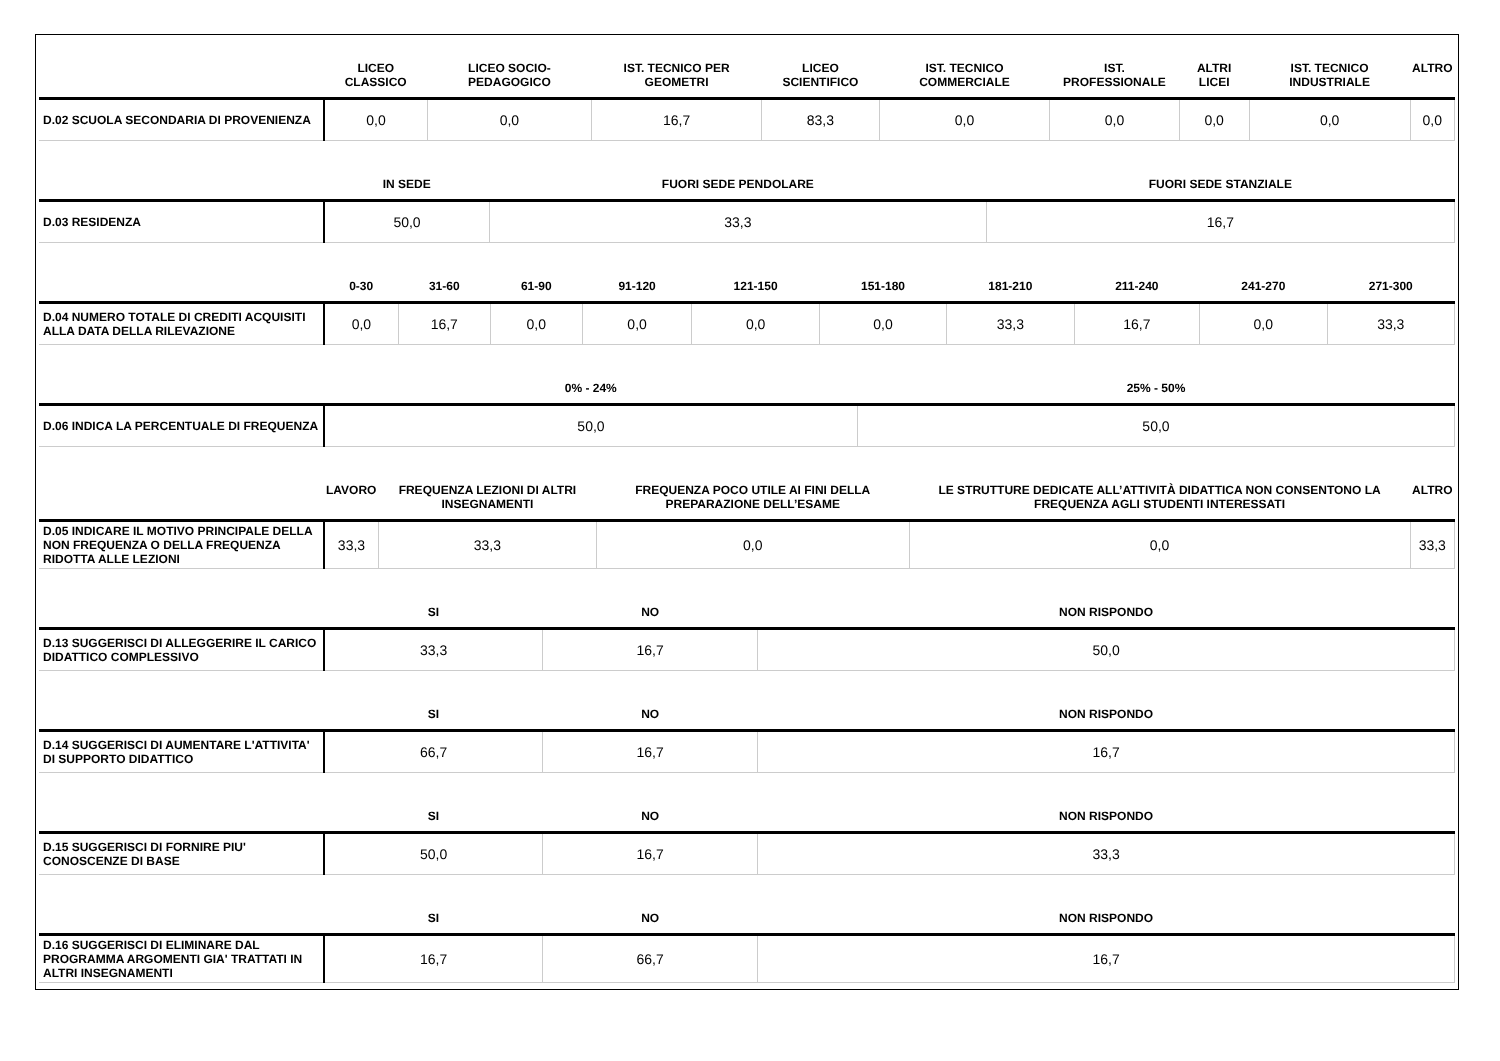| | LICEO CLASSICO | LICEO SOCIO-PEDAGOGICO | IST. TECNICO PER GEOMETRI | LICEO SCIENTIFICO | IST. TECNICO COMMERCIALE | IST. PROFESSIONALE | ALTRI LICEI | IST. TECNICO INDUSTRIALE | ALTRO |
| --- | --- | --- | --- | --- | --- | --- | --- | --- | --- |
| D.02 SCUOLA SECONDARIA DI PROVENIENZA | 0,0 | 0,0 | 16,7 | 83,3 | 0,0 | 0,0 | 0,0 | 0,0 | 0,0 |
| | IN SEDE | FUORI SEDE PENDOLARE | FUORI SEDE STANZIALE |
| --- | --- | --- | --- |
| D.03 RESIDENZA | 50,0 | 33,3 | 16,7 |
| | 0-30 | 31-60 | 61-90 | 91-120 | 121-150 | 151-180 | 181-210 | 211-240 | 241-270 | 271-300 |
| --- | --- | --- | --- | --- | --- | --- | --- | --- | --- | --- |
| D.04 NUMERO TOTALE DI CREDITI ACQUISITI ALLA DATA DELLA RILEVAZIONE | 0,0 | 16,7 | 0,0 | 0,0 | 0,0 | 0,0 | 33,3 | 16,7 | 0,0 | 33,3 |
| | 0% - 24% | 25% - 50% |
| --- | --- | --- |
| D.06 INDICA LA PERCENTUALE DI FREQUENZA | 50,0 | 50,0 |
| | LAVORO | FREQUENZA LEZIONI DI ALTRI INSEGNAMENTI | FREQUENZA POCO UTILE AI FINI DELLA PREPARAZIONE DELL’ESAME | LE STRUTTURE DEDICATE ALL’ATTIVITÀ DIDATTICA NON CONSENTONO LA FREQUENZA AGLI STUDENTI INTERESSATI | ALTRO |
| --- | --- | --- | --- | --- | --- |
| D.05 INDICARE IL MOTIVO PRINCIPALE DELLA NON FREQUENZA O DELLA FREQUENZA RIDOTTA ALLE LEZIONI | 33,3 | 33,3 | 0,0 | 0,0 | 33,3 |
| | SI | NO | NON RISPONDO |
| --- | --- | --- | --- |
| D.13 SUGGERISCI DI ALLEGGERIRE IL CARICO DIDATTICO COMPLESSIVO | 33,3 | 16,7 | 50,0 |
| | SI | NO | NON RISPONDO |
| --- | --- | --- | --- |
| D.14 SUGGERISCI DI AUMENTARE L'ATTIVITA' DI SUPPORTO DIDATTICO | 66,7 | 16,7 | 16,7 |
| | SI | NO | NON RISPONDO |
| --- | --- | --- | --- |
| D.15 SUGGERISCI DI FORNIRE PIU' CONOSCENZE DI BASE | 50,0 | 16,7 | 33,3 |
| | SI | NO | NON RISPONDO |
| --- | --- | --- | --- |
| D.16 SUGGERISCI DI ELIMINARE DAL PROGRAMMA ARGOMENTI GIA' TRATTATI IN ALTRI INSEGNAMENTI | 16,7 | 66,7 | 16,7 |